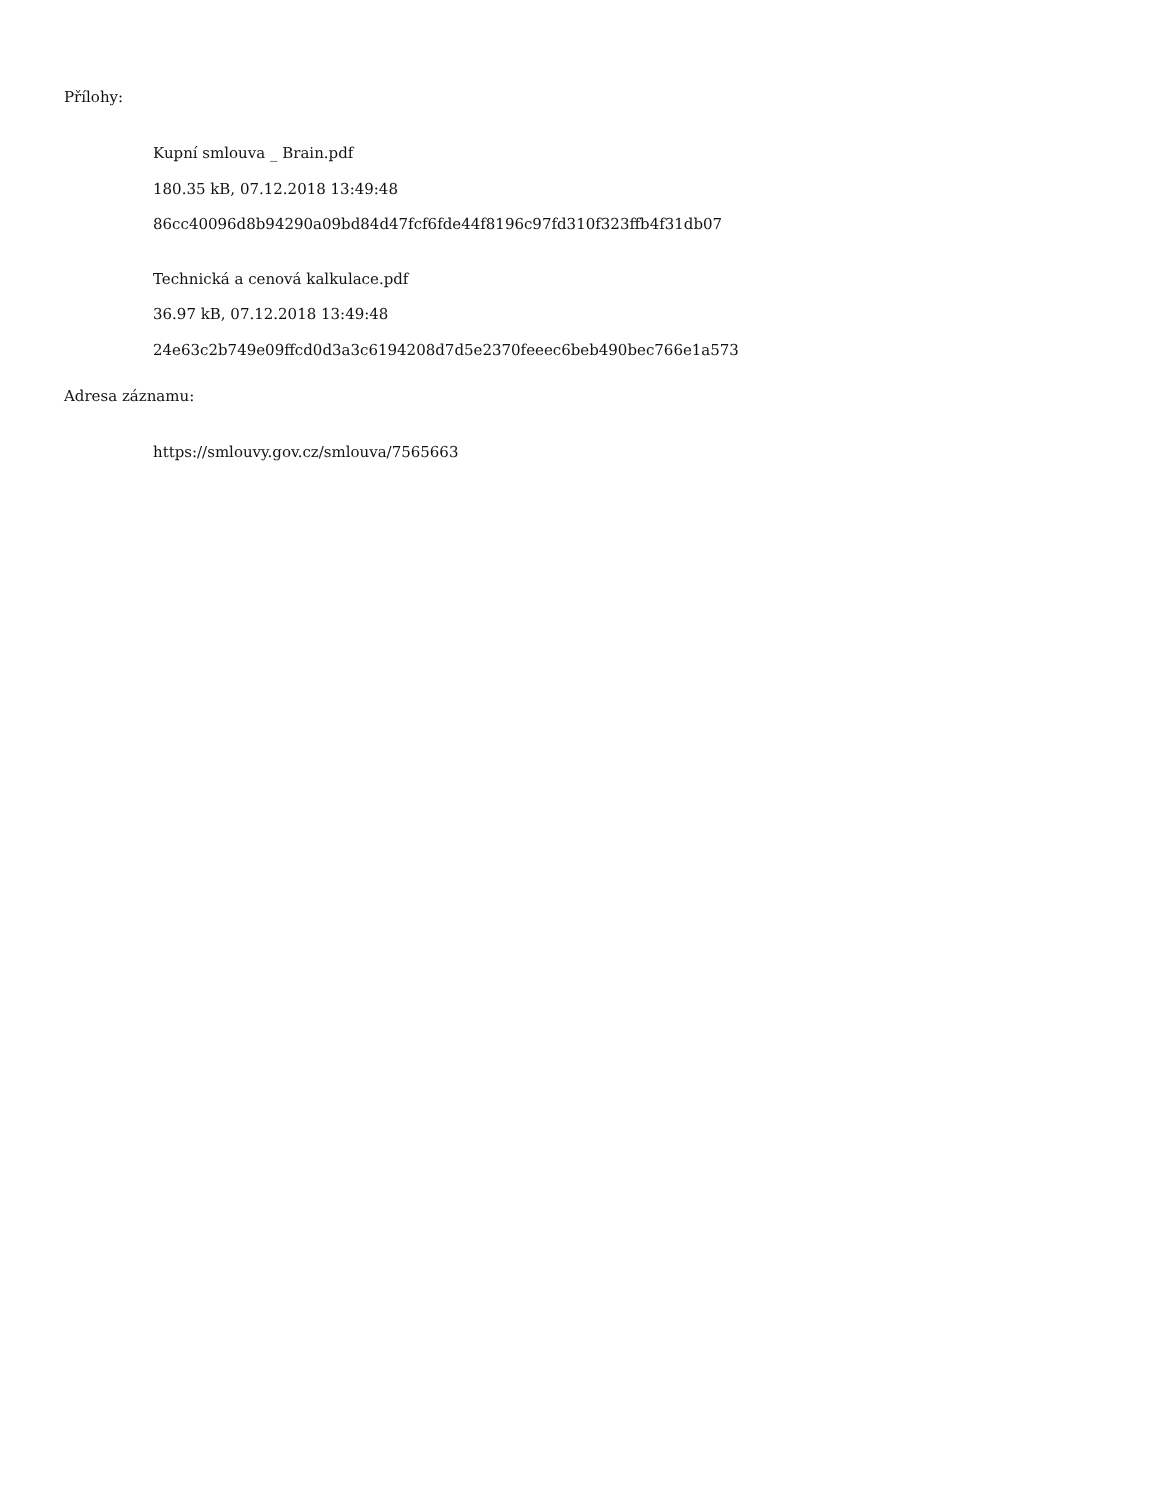Přílohy:
Kupní smlouva _ Brain.pdf
180.35 kB, 07.12.2018 13:49:48
86cc40096d8b94290a09bd84d47fcf6fde44f8196c97fd310f323ffb4f31db07
Technická a cenová kalkulace.pdf
36.97 kB, 07.12.2018 13:49:48
24e63c2b749e09ffcd0d3a3c6194208d7d5e2370feeec6beb490bec766e1a573
Adresa záznamu:
https://smlouvy.gov.cz/smlouva/7565663